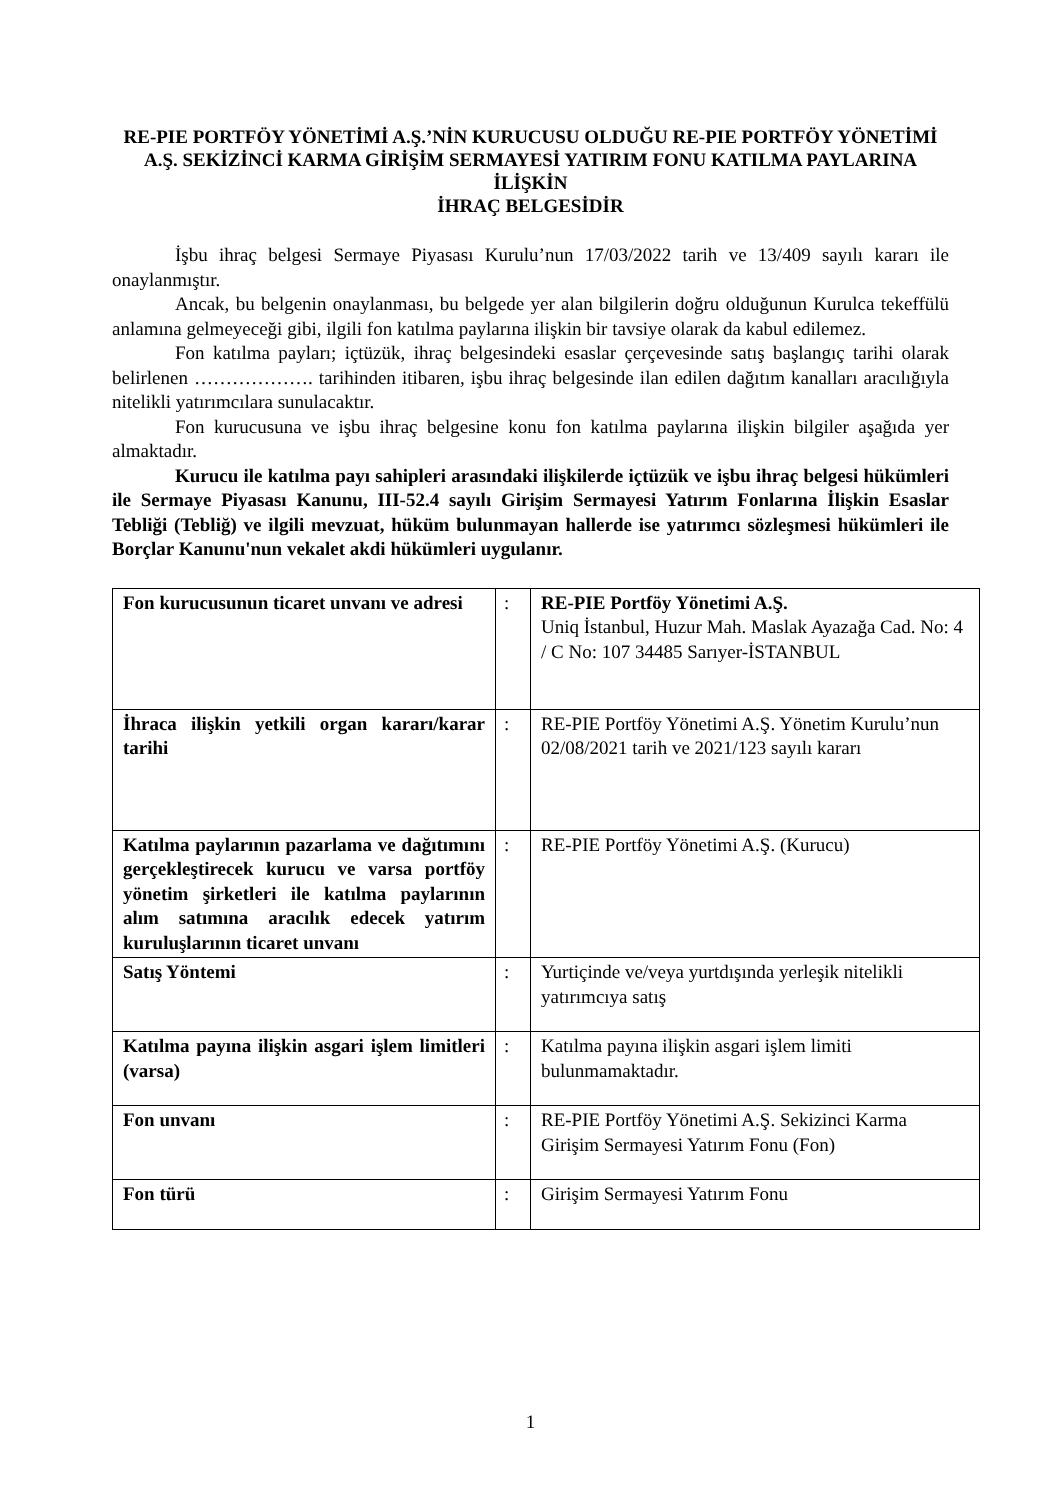RE-PIE PORTFÖY YÖNETİMİ A.Ş.’NİN KURUCUSU OLDUĞU RE-PIE PORTFÖY YÖNETİMİ A.Ş. SEKİZİNCİ KARMA GİRİŞİM SERMAYESİ YATIRIM FONU KATILMA PAYLARINA İLİŞKİN
İHRAÇ BELGESİDİR
İşbu ihraç belgesi Sermaye Piyasası Kurulu’nun 17/03/2022 tarih ve 13/409 sayılı kararı ile onaylanmıştır.
Ancak, bu belgenin onaylanması, bu belgede yer alan bilgilerin doğru olduğunun Kurulca tekeffülü anlamına gelmeyeceği gibi, ilgili fon katılma paylarına ilişkin bir tavsiye olarak da kabul edilemez.
Fon katılma payları; içtüzük, ihraç belgesindeki esaslar çerçevesinde satış başlangıç tarihi olarak belirlenen ………………. tarihinden itibaren, işbu ihraç belgesinde ilan edilen dağıtım kanalları aracılığıyla nitelikli yatırımcılara sunulacaktır.
Fon kurucusuna ve işbu ihraç belgesine konu fon katılma paylarına ilişkin bilgiler aşağıda yer almaktadır.
Kurucu ile katılma payı sahipleri arasındaki ilişkilerde içtüzük ve işbu ihraç belgesi hükümleri ile Sermaye Piyasası Kanunu, III-52.4 sayılı Girişim Sermayesi Yatırım Fonlarına İlişkin Esaslar Tebliği (Tebliğ) ve ilgili mevzuat, hüküm bulunmayan hallerde ise yatırımcı sözleşmesi hükümleri ile Borçlar Kanunu'nun vekalet akdi hükümleri uygulanır.
| Fon kurucusunun ticaret unvanı ve adresi | : | RE-PIE Portföy Yönetimi A.Ş. Uniq İstanbul, Huzur Mah. Maslak Ayazağa Cad. No: 4 / C No: 107 34485 Sarıyer-İSTANBUL |
| İhraca ilişkin yetkili organ kararı/karar tarihi | : | RE-PIE Portföy Yönetimi A.Ş. Yönetim Kurulu’nun 02/08/2021 tarih ve 2021/123 sayılı kararı |
| Katılma paylarının pazarlama ve dağıtımını gerçekleştirecek kurucu ve varsa portföy yönetim şirketleri ile katılma paylarının alım satımına aracılık edecek yatırım kuruluşlarının ticaret unvanı | : | RE-PIE Portföy Yönetimi A.Ş. (Kurucu) |
| Satış Yöntemi | : | Yurtiçinde ve/veya yurtdışında yerleşik nitelikli yatırımcıya satış |
| Katılma payına ilişkin asgari işlem limitleri (varsa) | : | Katılma payına ilişkin asgari işlem limiti bulunmamaktadır. |
| Fon unvanı | : | RE-PIE Portföy Yönetimi A.Ş. Sekizinci Karma Girişim Sermayesi Yatırım Fonu (Fon) |
| Fon türü | : | Girişim Sermayesi Yatırım Fonu |
1